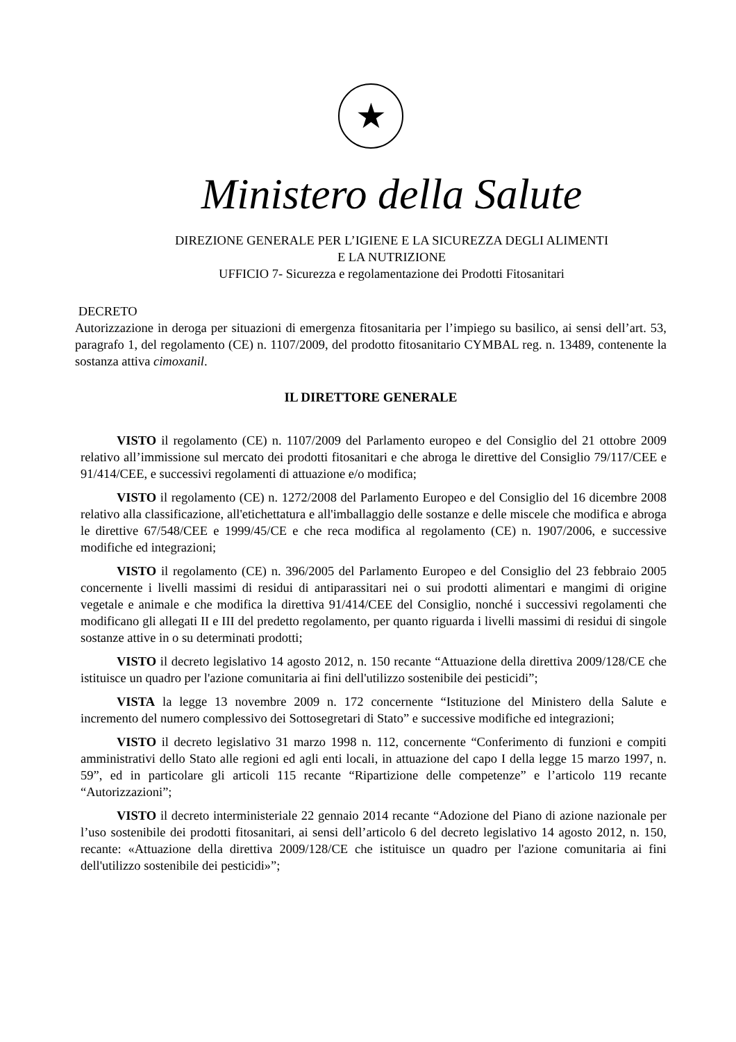★
Ministero della Salute
DIREZIONE GENERALE PER L’IGIENE E LA SICUREZZA DEGLI ALIMENTI
E LA NUTRIZIONE
UFFICIO 7- Sicurezza e regolamentazione dei Prodotti Fitosanitari
DECRETO
Autorizzazione in deroga per situazioni di emergenza fitosanitaria per l’impiego su basilico, ai sensi dell’art. 53, paragrafo 1, del regolamento (CE) n. 1107/2009, del prodotto fitosanitario CYMBAL reg. n. 13489, contenente la sostanza attiva cimoxanil.
IL DIRETTORE GENERALE
VISTO il regolamento (CE) n. 1107/2009 del Parlamento europeo e del Consiglio del 21 ottobre 2009 relativo all’immissione sul mercato dei prodotti fitosanitari e che abroga le direttive del Consiglio 79/117/CEE e 91/414/CEE, e successivi regolamenti di attuazione e/o modifica;
VISTO il regolamento (CE) n. 1272/2008 del Parlamento Europeo e del Consiglio del 16 dicembre 2008 relativo alla classificazione, all'etichettatura e all'imballaggio delle sostanze e delle miscele che modifica e abroga le direttive 67/548/CEE e 1999/45/CE e che reca modifica al regolamento (CE) n. 1907/2006, e successive modifiche ed integrazioni;
VISTO il regolamento (CE) n. 396/2005 del Parlamento Europeo e del Consiglio del 23 febbraio 2005 concernente i livelli massimi di residui di antiparassitari nei o sui prodotti alimentari e mangimi di origine vegetale e animale e che modifica la direttiva 91/414/CEE del Consiglio, nonché i successivi regolamenti che modificano gli allegati II e III del predetto regolamento, per quanto riguarda i livelli massimi di residui di singole sostanze attive in o su determinati prodotti;
VISTO il decreto legislativo 14 agosto 2012, n. 150 recante “Attuazione della direttiva 2009/128/CE che istituisce un quadro per l'azione comunitaria ai fini dell'utilizzo sostenibile dei pesticidi”;
VISTA la legge 13 novembre 2009 n. 172 concernente “Istituzione del Ministero della Salute e incremento del numero complessivo dei Sottosegretari di Stato” e successive modifiche ed integrazioni;
VISTO il decreto legislativo 31 marzo 1998 n. 112, concernente “Conferimento di funzioni e compiti amministrativi dello Stato alle regioni ed agli enti locali, in attuazione del capo I della legge 15 marzo 1997, n. 59”, ed in particolare gli articoli 115 recante “Ripartizione delle competenze” e l’articolo 119 recante “Autorizzazioni”;
VISTO il decreto interministeriale 22 gennaio 2014 recante “Adozione del Piano di azione nazionale per l’uso sostenibile dei prodotti fitosanitari, ai sensi dell’articolo 6 del decreto legislativo 14 agosto 2012, n. 150, recante: «Attuazione della direttiva 2009/128/CE che istituisce un quadro per l'azione comunitaria ai fini dell'utilizzo sostenibile dei pesticidi»”;